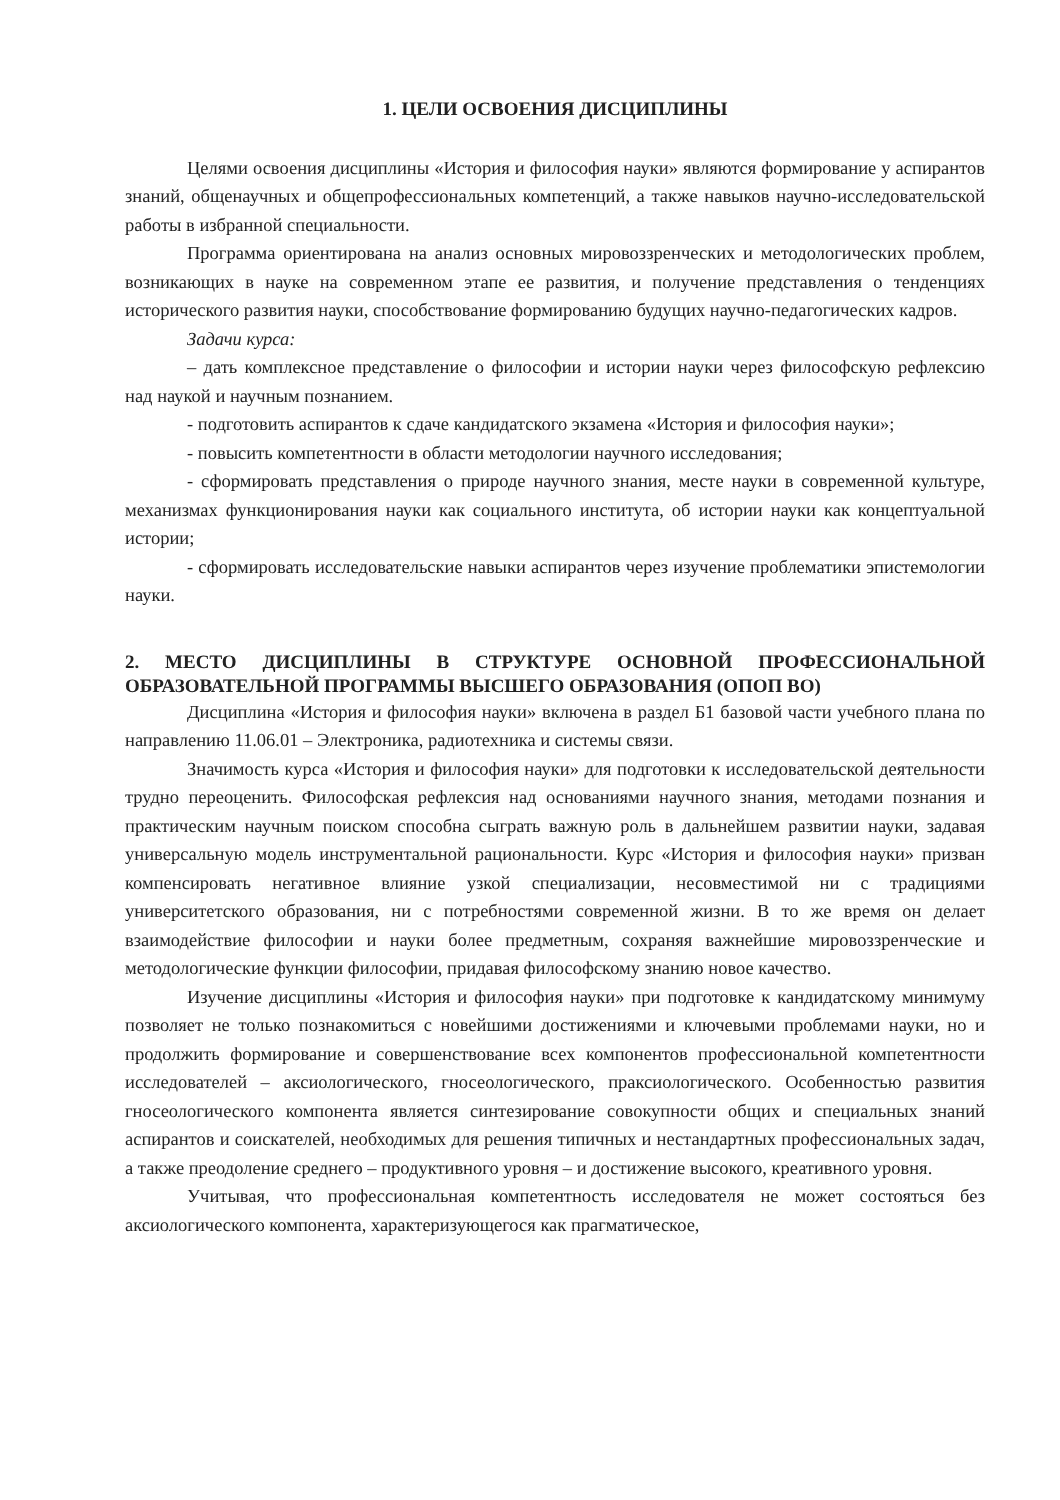1. ЦЕЛИ ОСВОЕНИЯ ДИСЦИПЛИНЫ
Целями освоения дисциплины «История и философия науки» являются формирование у аспирантов знаний, общенаучных и общепрофессиональных компетенций, а также навыков научно-исследовательской работы в избранной специальности.
Программа ориентирована на анализ основных мировоззренческих и методологических проблем, возникающих в науке на современном этапе ее развития, и получение представления о тенденциях исторического развития науки, способствование формированию будущих научно-педагогических кадров.
Задачи курса:
– дать комплексное представление о философии и истории науки через философскую рефлексию над наукой и научным познанием.
- подготовить аспирантов к сдаче кандидатского экзамена «История и философия науки»;
- повысить компетентности в области методологии научного исследования;
- сформировать представления о природе научного знания, месте науки в современной культуре, механизмах функционирования науки как социального института, об истории науки как концептуальной истории;
- сформировать исследовательские навыки аспирантов через изучение проблематики эпистемологии науки.
2. МЕСТО ДИСЦИПЛИНЫ В СТРУКТУРЕ ОСНОВНОЙ ПРОФЕССИОНАЛЬНОЙ ОБРАЗОВАТЕЛЬНОЙ ПРОГРАММЫ ВЫСШЕГО ОБРАЗОВАНИЯ (ОПОП ВО)
Дисциплина «История и философия науки» включена в раздел Б1 базовой части учебного плана по направлению 11.06.01 – Электроника, радиотехника и системы связи.
Значимость курса «История и философия науки» для подготовки к исследовательской деятельности трудно переоценить. Философская рефлексия над основаниями научного знания, методами познания и практическим научным поиском способна сыграть важную роль в дальнейшем развитии науки, задавая универсальную модель инструментальной рациональности. Курс «История и философия науки» призван компенсировать негативное влияние узкой специализации, несовместимой ни с традициями университетского образования, ни с потребностями современной жизни. В то же время он делает взаимодействие философии и науки более предметным, сохраняя важнейшие мировоззренческие и методологические функции философии, придавая философскому знанию новое качество.
Изучение дисциплины «История и философия науки» при подготовке к кандидатскому минимуму позволяет не только познакомиться с новейшими достижениями и ключевыми проблемами науки, но и продолжить формирование и совершенствование всех компонентов профессиональной компетентности исследователей – аксиологического, гносеологического, праксиологического. Особенностью развития гносеологического компонента является синтезирование совокупности общих и специальных знаний аспирантов и соискателей, необходимых для решения типичных и нестандартных профессиональных задач, а также преодоление среднего – продуктивного уровня – и достижение высокого, креативного уровня.
Учитывая, что профессиональная компетентность исследователя не может состояться без аксиологического компонента, характеризующегося как прагматическое,